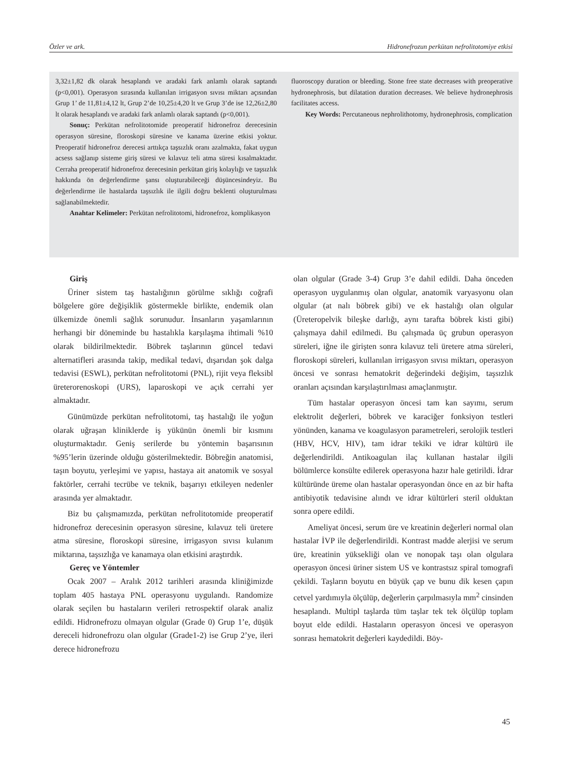Özler ve ark. Hidronefrozun perkütan nefrolitotomiye etkisi
3,32±1,82 dk olarak hesaplandı ve aradaki fark anlamlı olarak saptandı (p<0,001). Operasyon sırasında kullanılan irrigasyon sıvısı miktarı açısından Grup 1’ de 11,81±4,12 lt, Grup 2’de 10,25±4,20 lt ve Grup 3’de ise 12,26±2,80 lt olarak hesaplandı ve aradaki fark anlamlı olarak saptandı (p<0,001).
Sonuç: Perkütan nefrolitotomide preoperatif hidronefroz derecesinin operasyon süresine, floroskopi süresine ve kanama üzerine etkisi yoktur. Preoperatif hidronefroz derecesi arttıkça taşsızlık oranı azalmakta, fakat uygun acsess sağlanıp sisteme giriş süresi ve kılavuz teli atma süresi kısalmaktadır. Cerraha preoperatif hidronefroz derecesinin perkütan giriş kolaylığı ve taşsızlık hakkında ön değerlendirme şansı oluşturabileceği düşüncesindeyiz. Bu değerlendirme ile hastalarda taşsızlık ile ilgili doğru beklenti oluşturulması sağlanabilmektedir.
Anahtar Kelimeler: Perkütan nefrolitotomi, hidronefroz, komplikasyon
fluoroscopy duration or bleeding. Stone free state decreases with preoperative hydronephrosis, but dilatation duration decreases. We believe hydronephrosis facilitates access.
Key Words: Percutaneous nephrolithotomy, hydronephrosis, complication
Giriş
Üriner sistem taş hastalığının görülme sıklığı coğrafi bölgelere göre değişiklik göstermekle birlikte, endemik olan ülkemizde önemli sağlık sorunudur. İnsanların yaşamlarının herhangi bir döneminde bu hastalıkla karşılaşma ihtimali %10 olarak bildirilmektedir. Böbrek taşlarının güncel tedavi alternatifleri arasında takip, medikal tedavi, dışarıdan şok dalga tedavisi (ESWL), perkütan nefrolitotomi (PNL), rijit veya fleksibl üreterorenoskopi (URS), laparoskopi ve açık cerrahi yer almaktadır.
Günümüzde perkütan nefrolitotomi, taş hastalığı ile yoğun olarak uğraşan kliniklerde iş yükünün önemli bir kısmını oluşturmaktadır. Geniş serilerde bu yöntemin başarısının %95’lerin üzerinde olduğu gösterilmektedir. Böbreğin anatomisi, taşın boyutu, yerleşimi ve yapısı, hastaya ait anatomik ve sosyal faktörler, cerrahi tecrübe ve teknik, başarıyı etkileyen nedenler arasında yer almaktadır.
Biz bu çalışmamızda, perkütan nefrolitotomide preoperatif hidronefroz derecesinin operasyon süresine, kılavuz teli üretere atma süresine, floroskopi süresine, irrigasyon sıvısı kulanım miktarına, taşsızlığa ve kanamaya olan etkisini araştırdık.
Gereç ve Yöntemler
Ocak 2007 – Aralık 2012 tarihleri arasında kliniğimizde toplam 405 hastaya PNL operasyonu uygulandı. Randomize olarak seçilen bu hastaların verileri retrospektif olarak analiz edildi. Hidronefrozu olmayan olgular (Grade 0) Grup 1’e, düşük dereceli hidronefrozu olan olgular (Grade1-2) ise Grup 2’ye, ileri derece hidronefrozu
olan olgular (Grade 3-4) Grup 3’e dahil edildi. Daha önceden operasyon uygulanmış olan olgular, anatomik varyasyonu olan olgular (at nalı böbrek gibi) ve ek hastalığı olan olgular (Üreteropelvik bileşke darlığı, aynı tarafta böbrek kisti gibi) çalışmaya dahil edilmedi. Bu çalışmada üç grubun operasyon süreleri, iğne ile girişten sonra kılavuz teli üretere atma süreleri, floroskopi süreleri, kullanılan irrigasyon sıvısı miktarı, operasyon öncesi ve sonrası hematokrit değerindeki değişim, taşsızlık oranları açısından karşılaştırılması amaçlanmıştır.
Tüm hastalar operasyon öncesi tam kan sayımı, serum elektrolit değerleri, böbrek ve karaciğer fonksiyon testleri yönünden, kanama ve koagulasyon parametreleri, serolojik testleri (HBV, HCV, HIV), tam idrar tekiki ve idrar kültürü ile değerlendirildi. Antikoagulan ilaç kullanan hastalar ilgili bölümlerce konsülte edilerek operasyona hazır hale getirildi. İdrar kültüründe üreme olan hastalar operasyondan önce en az bir hafta antibiyotik tedavisine alındı ve idrar kültürleri steril olduktan sonra opere edildi.
Ameliyat öncesi, serum üre ve kreatinin değerleri normal olan hastalar İVP ile değerlendirildi. Kontrast madde alerjisi ve serum üre, kreatinin yüksekliği olan ve nonopak taşı olan olgulara operasyon öncesi üriner sistem US ve kontrastsız spiral tomografi çekildi. Taşların boyutu en büyük çap ve bunu dik kesen çapın cetvel yardımıyla ölçülüp, değerlerin çarpılmasıyla mm<sup>2</sup> cinsinden hesaplandı. Multipl taşlarda tüm taşlar tek tek ölçülüp toplam boyut elde edildi. Hastaların operasyon öncesi ve operasyon sonrası hematokrit değerleri kaydedildi. Böy-
45